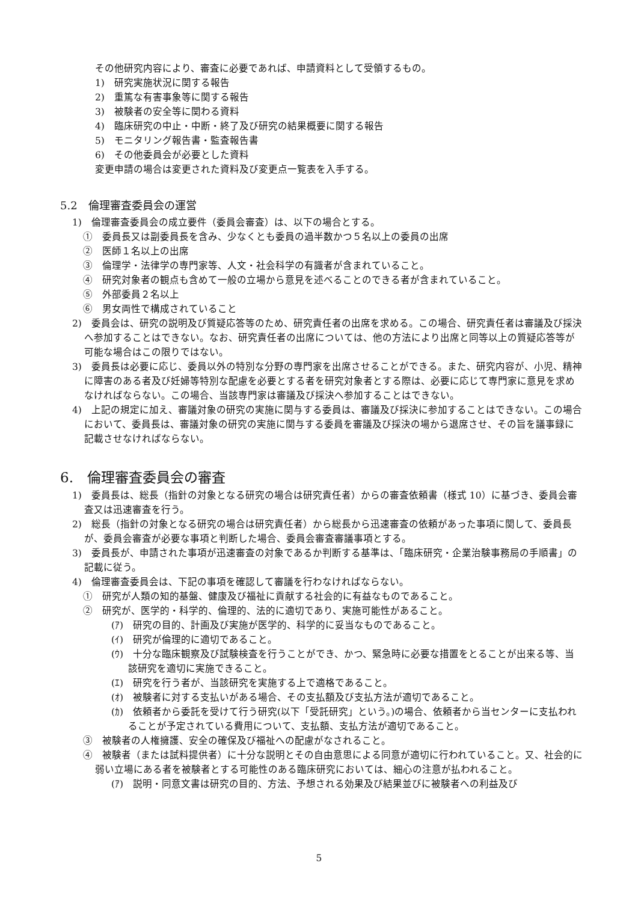その他研究内容により、審査に必要であれば、申請資料として受領するもの。
1)　研究実施状況に関する報告
2)　重篤な有害事象等に関する報告
3)　被験者の安全等に関わる資料
4)　臨床研究の中止・中断・終了及び研究の結果概要に関する報告
5)　モニタリング報告書・監査報告書
6)　その他委員会が必要とした資料
変更申請の場合は変更された資料及び変更点一覧表を入手する。
5.2　倫理審査委員会の運営
1)　倫理審査委員会の成立要件（委員会審査）は、以下の場合とする。
①　委員長又は副委員長を含み、少なくとも委員の過半数かつ５名以上の委員の出席
②　医師１名以上の出席
③　倫理学・法律学の専門家等、人文・社会科学の有識者が含まれていること。
④　研究対象者の観点も含めて一般の立場から意見を述べることのできる者が含まれていること。
⑤　外部委員２名以上
⑥　男女両性で構成されていること
2)　委員会は、研究の説明及び質疑応答等のため、研究責任者の出席を求める。この場合、研究責任者は審議及び採決へ参加することはできない。なお、研究責任者の出席については、他の方法により出席と同等以上の質疑応答等が可能な場合はこの限りではない。
3)　委員長は必要に応じ、委員以外の特別な分野の専門家を出席させることができる。また、研究内容が、小児、精神に障害のある者及び妊婦等特別な配慮を必要とする者を研究対象者とする際は、必要に応じて専門家に意見を求めなければならない。この場合、当該専門家は審議及び採決へ参加することはできない。
4)　上記の規定に加え、審議対象の研究の実施に関与する委員は、審議及び採決に参加することはできない。この場合において、委員長は、審議対象の研究の実施に関与する委員を審議及び採決の場から退席させ、その旨を議事録に記載させなければならない。
6.　倫理審査委員会の審査
1)　委員長は、総長（指針の対象となる研究の場合は研究責任者）からの審査依頼書（様式 10）に基づき、委員会審査又は迅速審査を行う。
2)　総長（指針の対象となる研究の場合は研究責任者）から総長から迅速審査の依頼があった事項に関して、委員長が、委員会審査が必要な事項と判断した場合、委員会審査審議事項とする。
3)　委員長が、申請された事項が迅速審査の対象であるか判断する基準は、「臨床研究・企業治験事務局の手順書」の記載に従う。
4)　倫理審査委員会は、下記の事項を確認して審議を行わなければならない。
①　研究が人類の知的基盤、健康及び福祉に貢献する社会的に有益なものであること。
②　研究が、医学的・科学的、倫理的、法的に適切であり、実施可能性があること。
(ｱ)　研究の目的、計画及び実施が医学的、科学的に妥当なものであること。
(ｲ)　研究が倫理的に適切であること。
(ｳ)　十分な臨床観察及び試験検査を行うことができ、かつ、緊急時に必要な措置をとることが出来る等、当該研究を適切に実施できること。
(ｴ)　研究を行う者が、当該研究を実施する上で適格であること。
(ｵ)　被験者に対する支払いがある場合、その支払額及び支払方法が適切であること。
(ｶ)　依頼者から委託を受けて行う研究(以下「受託研究」という。)の場合、依頼者から当センターに支払われることが予定されている費用について、支払額、支払方法が適切であること。
③　被験者の人権擁護、安全の確保及び福祉への配慮がなされること。
④　被験者（または試料提供者）に十分な説明とその自由意思による同意が適切に行われていること。又、社会的に弱い立場にある者を被験者とする可能性のある臨床研究においては、細心の注意が払われること。
(ｱ)　説明・同意文書は研究の目的、方法、予想される効果及び結果並びに被験者への利益及び
5